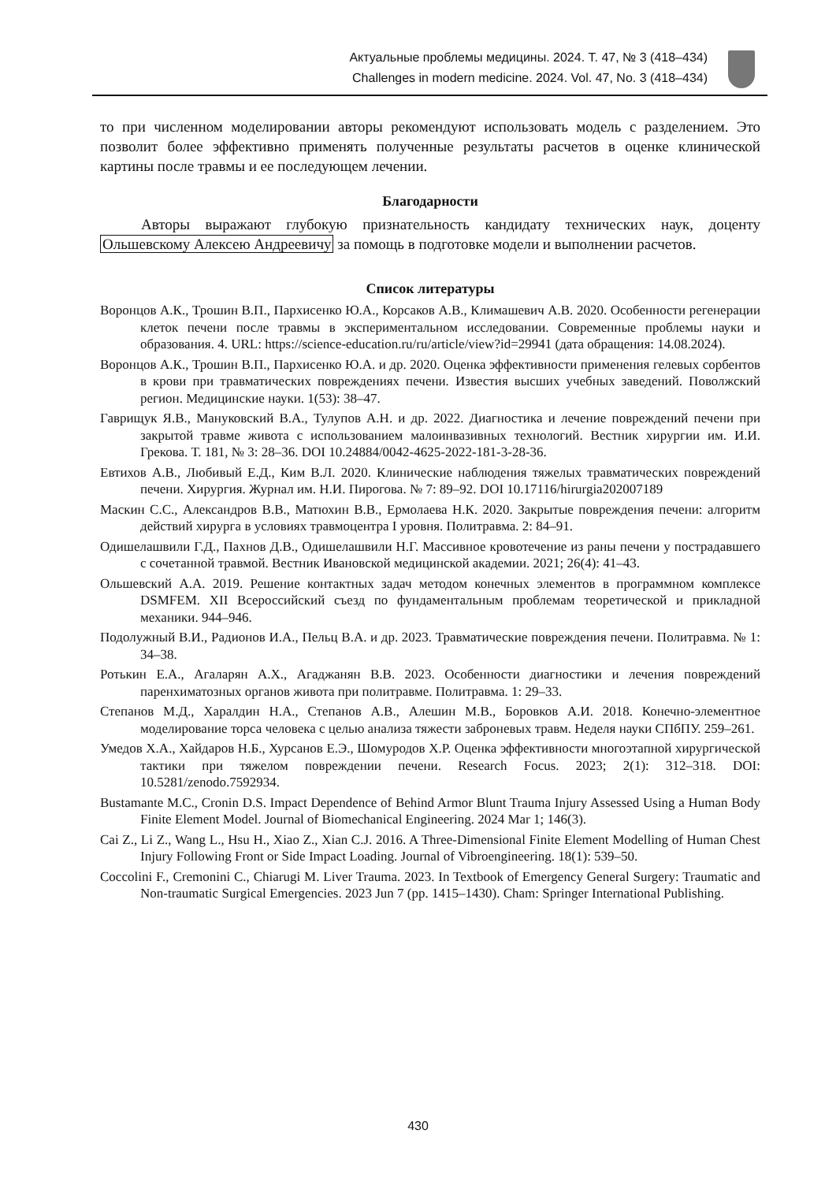Актуальные проблемы медицины. 2024. Т. 47, № 3 (418–434)
Challenges in modern medicine. 2024. Vol. 47, No. 3 (418–434)
то при численном моделировании авторы рекомендуют использовать модель с разделением. Это позволит более эффективно применять полученные результаты расчетов в оценке клинической картины после травмы и ее последующем лечении.
Благодарности
Авторы выражают глубокую признательность кандидату технических наук, доценту Ольшевскому Алексею Андреевичу за помощь в подготовке модели и выполнении расчетов.
Список литературы
Воронцов А.К., Трошин В.П., Пархисенко Ю.А., Корсаков А.В., Климашевич А.В. 2020. Особенности регенерации клеток печени после травмы в экспериментальном исследовании. Современные проблемы науки и образования. 4. URL: https://science-education.ru/ru/article/view?id=29941 (дата обращения: 14.08.2024).
Воронцов А.К., Трошин В.П., Пархисенко Ю.А. и др. 2020. Оценка эффективности применения гелевых сорбентов в крови при травматических повреждениях печени. Известия высших учебных заведений. Поволжский регион. Медицинские науки. 1(53): 38–47.
Гаврищук Я.В., Мануковский В.А., Тулупов А.Н. и др. 2022. Диагностика и лечение повреждений печени при закрытой травме живота с использованием малоинвазивных технологий. Вестник хирургии им. И.И. Грекова. Т. 181, № 3: 28–36. DOI 10.24884/0042-4625-2022-181-3-28-36.
Евтихов А.В., Любивый Е.Д., Ким В.Л. 2020. Клинические наблюдения тяжелых травматических повреждений печени. Хирургия. Журнал им. Н.И. Пирогова. № 7: 89–92. DOI 10.17116/hirurgia202007189
Маскин С.С., Александров В.В., Матюхин В.В., Ермолаева Н.К. 2020. Закрытые повреждения печени: алгоритм действий хирурга в условиях травмоцентра I уровня. Политравма. 2: 84–91.
Одишелашвили Г.Д., Пахнов Д.В., Одишелашвили Н.Г. Массивное кровотечение из раны печени у пострадавшего с сочетанной травмой. Вестник Ивановской медицинской академии. 2021; 26(4): 41–43.
Ольшевский А.А. 2019. Решение контактных задач методом конечных элементов в программном комплексе DSMFEM. XII Всероссийский съезд по фундаментальным проблемам теоретической и прикладной механики. 944–946.
Подолужный В.И., Радионов И.А., Пельц В.А. и др. 2023. Травматические повреждения печени. Политравма. № 1: 34–38.
Ротькин Е.А., Агаларян А.Х., Агаджанян В.В. 2023. Особенности диагностики и лечения повреждений паренхиматозных органов живота при политравме. Политравма. 1: 29–33.
Степанов М.Д., Харалдин Н.А., Степанов А.В., Алешин М.В., Боровков А.И. 2018. Конечно-элементное моделирование торса человека с целью анализа тяжести заброневых травм. Неделя науки СПбПУ. 259–261.
Умедов Х.А., Хайдаров Н.Б., Хурсанов Е.Э., Шомуродов Х.Р. Оценка эффективности многоэтапной хирургической тактики при тяжелом повреждении печени. Research Focus. 2023; 2(1): 312–318. DOI: 10.5281/zenodo.7592934.
Bustamante M.C., Cronin D.S. Impact Dependence of Behind Armor Blunt Trauma Injury Assessed Using a Human Body Finite Element Model. Journal of Biomechanical Engineering. 2024 Mar 1; 146(3).
Cai Z., Li Z., Wang L., Hsu H., Xiao Z., Xian C.J. 2016. A Three-Dimensional Finite Element Modelling of Human Chest Injury Following Front or Side Impact Loading. Journal of Vibroengineering. 18(1): 539–50.
Coccolini F., Cremonini C., Chiarugi M. Liver Trauma. 2023. In Textbook of Emergency General Surgery: Traumatic and Non-traumatic Surgical Emergencies. 2023 Jun 7 (pp. 1415–1430). Cham: Springer International Publishing.
430